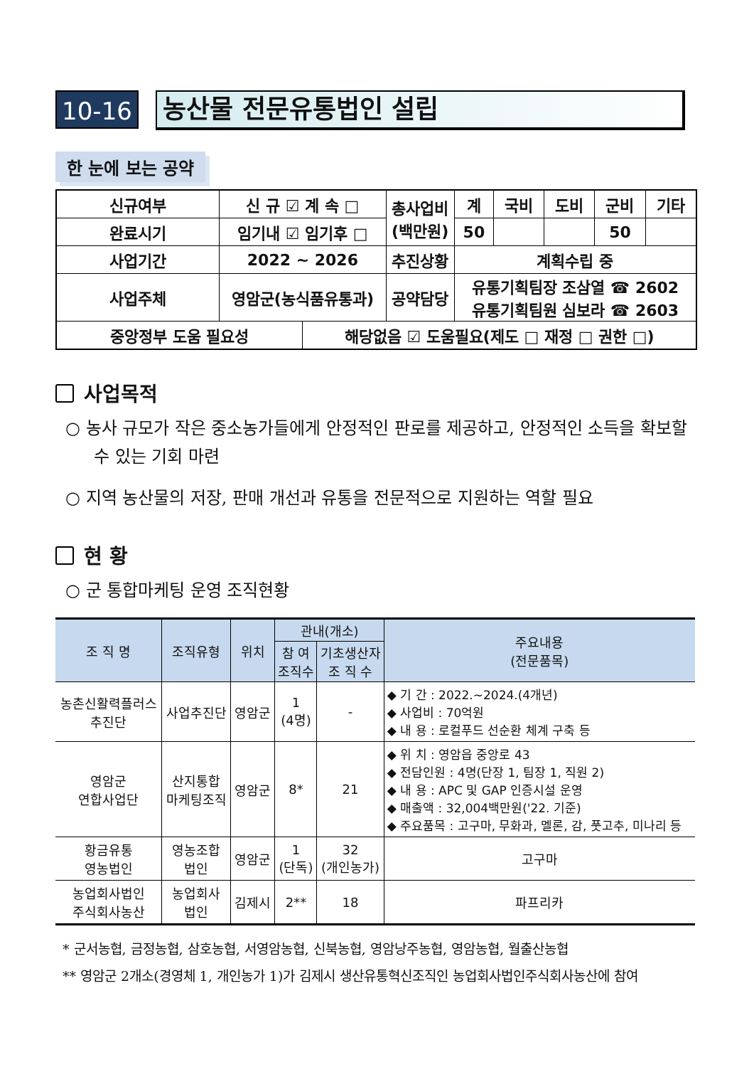10-16
농산물 전문유통법인 설립
한 눈에 보는 공약
| 신규여부 | 신 규 ☑ 계 속 □ | | 총사업비 (백만원) | 계 | 국비 | 도비 | 군비 | 기타 |
| 완료시기 | 임기내 ☑ 임기후 □ | | | 50 | | | 50 | |
| 사업기간 | 2022 ~ 2026 | | 추진상황 | 계획수립 중 | | | | |
| 사업주체 | 영암군(농식품유통과) | | 공약담당 | 유통기획팀장 조삼열 ☎ 2602 유통기획팀원 심보라 ☎ 2603 | | | | |
| 중앙정부 도움 필요성 | | 해당없음 ☑ 도움필요(제도 □ 재정 □ 권한 □) | | | | | | |
사업목적
○ 농사 규모가 작은 중소농가들에게 안정적인 판로를 제공하고, 안정적인 소득을 확보할 수 있는 기회 마련
○ 지역 농산물의 저장, 판매 개선과 유통을 전문적으로 지원하는 역할 필요
현 황
○ 군 통합마케팅 운영 조직현황
| 조 직 명 | 조직유형 | 위치 | 관내(개소) | | 주요내용 (전문품목) |
| --- | --- | --- | --- | --- | --- |
| | | | 참 여 조직수 | 기초생산자 조 직 수 | |
| 농촌신활력플러스 추진단 | 사업추진단 | 영암군 | 1 (4명) | - | ◆ 기 간 : 2022.~2024.(4개년) ◆ 사업비 : 70억원 ◆ 내 용 : 로컬푸드 선순환 체계 구축 등 |
| 영암군 연합사업단 | 산지통합 마케팅조직 | 영암군 | 8* | 21 | ◆ 위 치 : 영암읍 중앙로 43 ◆ 전담인원 : 4명(단장 1, 팀장 1, 직원 2) ◆ 내 용 : APC 및 GAP 인증시설 운영 ◆ 매출액 : 32,004백만원('22. 기준) ◆ 주요품목 : 고구마, 무화과, 멜론, 감, 풋고추, 미나리 등 |
| 황금유통 영농법인 | 영농조합 법인 | 영암군 | 1 (단독) | 32 (개인농가) | 고구마 |
| 농업회사법인 주식회사농산 | 농업회사 법인 | 김제시 | 2** | 18 | 파프리카 |
* 군서농협, 금정농협, 삼호농협, 서영암농협, 신북농협, 영암낭주농협, 영암농협, 월출산농협
** 영암군 2개소(경영체 1, 개인농가 1)가 김제시 생산유통혁신조직인 농업회사법인주식회사농산에 참여